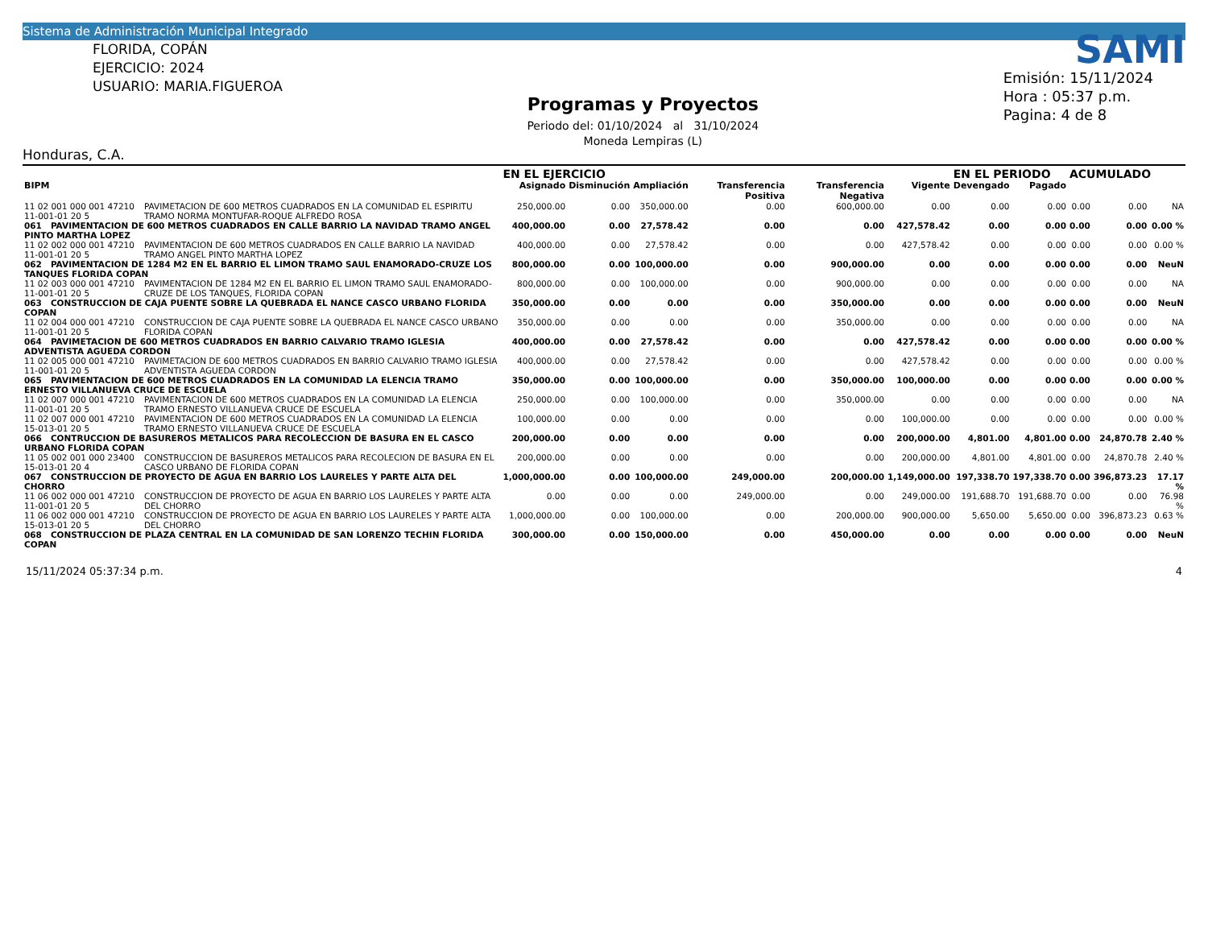Sistema de Administración Municipal Integrado
FLORIDA, COPÁN
EJERCICIO: 2024
USUARIO: MARIA.FIGUEROA
Honduras, C.A.
Programas y Proyectos
Periodo del: 01/10/2024 al 31/10/2024
Moneda Lempiras (L)
SAMI
Emisión: 15/11/2024
Hora : 05:37 p.m.
Pagina: 4 de 8
| | | EN EL EJERCICIO | | | | | | EN EL PERIODO | | ACUMULADO | | |
| --- | --- | --- | --- | --- | --- | --- | --- | --- | --- | --- | --- | --- |
| BIPM | | Asignado | Disminución | Ampliación | Transferencia Positiva | Transferencia Negativa | Vigente | Devengado | Pagado | | | |
| 11 02 001 000 001 47210 11-001-01 20 5 | PAVIMETACION DE 600 METROS CUADRADOS EN LA COMUNIDAD EL ESPIRITU TRAMO NORMA MONTUFAR-ROQUE ALFREDO ROSA | 250,000.00 | 0.00 | 350,000.00 | 0.00 | 600,000.00 | 0.00 | 0.00 | 0.00 | 0.00 | 0.00 | NA |
| 061 PAVIMENTACION DE 600 METROS CUADRADOS EN CALLE BARRIO LA NAVIDAD TRAMO ANGEL PINTO MARTHA LOPEZ | | 400,000.00 | 0.00 | 27,578.42 | 0.00 | 0.00 | 427,578.42 | 0.00 | 0.00 | 0.00 | 0.00 | 0.00 % |
| 11 02 002 000 001 47210 11-001-01 20 5 | PAVIMENTACION DE 600 METROS CUADRADOS EN CALLE BARRIO LA NAVIDAD TRAMO ANGEL PINTO MARTHA LOPEZ | 400,000.00 | 0.00 | 27,578.42 | 0.00 | 0.00 | 427,578.42 | 0.00 | 0.00 | 0.00 | 0.00 | 0.00 % |
| 062 PAVIMENTACION DE 1284 M2 EN EL BARRIO EL LIMON TRAMO SAUL ENAMORADO-CRUZE LOS TANQUES FLORIDA COPAN | | 800,000.00 | 0.00 | 100,000.00 | 0.00 | 900,000.00 | 0.00 | 0.00 | 0.00 | 0.00 | 0.00 | NeuN |
| 11 02 003 000 001 47210 11-001-01 20 5 | PAVIMENTACION DE 1284 M2 EN EL BARRIO EL LIMON TRAMO SAUL ENAMORADO-CRUZE DE LOS TANQUES, FLORIDA COPAN | 800,000.00 | 0.00 | 100,000.00 | 0.00 | 900,000.00 | 0.00 | 0.00 | 0.00 | 0.00 | 0.00 | NA |
| 063 CONSTRUCCION DE CAJA PUENTE SOBRE LA QUEBRADA EL NANCE CASCO URBANO FLORIDA COPAN | | 350,000.00 | 0.00 | 0.00 | 0.00 | 350,000.00 | 0.00 | 0.00 | 0.00 | 0.00 | 0.00 | NeuN |
| 11 02 004 000 001 47210 11-001-01 20 5 | CONSTRUCCION DE CAJA PUENTE SOBRE LA QUEBRADA EL NANCE CASCO URBANO FLORIDA COPAN | 350,000.00 | 0.00 | 0.00 | 0.00 | 350,000.00 | 0.00 | 0.00 | 0.00 | 0.00 | 0.00 | NA |
| 064 PAVIMETACION DE 600 METROS CUADRADOS EN BARRIO CALVARIO TRAMO IGLESIA ADVENTISTA AGUEDA CORDON | | 400,000.00 | 0.00 | 27,578.42 | 0.00 | 0.00 | 427,578.42 | 0.00 | 0.00 | 0.00 | 0.00 | 0.00 % |
| 11 02 005 000 001 47210 11-001-01 20 5 | PAVIMETACION DE 600 METROS CUADRADOS EN BARRIO CALVARIO TRAMO IGLESIA ADVENTISTA AGUEDA CORDON | 400,000.00 | 0.00 | 27,578.42 | 0.00 | 0.00 | 427,578.42 | 0.00 | 0.00 | 0.00 | 0.00 | 0.00 % |
| 065 PAVIMENTACION DE 600 METROS CUADRADOS EN LA COMUNIDAD LA ELENCIA TRAMO ERNESTO VILLANUEVA CRUCE DE ESCUELA | | 350,000.00 | 0.00 | 100,000.00 | 0.00 | 350,000.00 | 100,000.00 | 0.00 | 0.00 | 0.00 | 0.00 | 0.00 % |
| 11 02 007 000 001 47210 11-001-01 20 5 | PAVIMENTACION DE 600 METROS CUADRADOS EN LA COMUNIDAD LA ELENCIA TRAMO ERNESTO VILLANUEVA CRUCE DE ESCUELA | 250,000.00 | 0.00 | 100,000.00 | 0.00 | 350,000.00 | 0.00 | 0.00 | 0.00 | 0.00 | 0.00 | NA |
| 11 02 007 000 001 47210 15-013-01 20 5 | PAVIMENTACION DE 600 METROS CUADRADOS EN LA COMUNIDAD LA ELENCIA TRAMO ERNESTO VILLANUEVA CRUCE DE ESCUELA | 100,000.00 | 0.00 | 0.00 | 0.00 | 0.00 | 100,000.00 | 0.00 | 0.00 | 0.00 | 0.00 | 0.00 % |
| 066 CONTRUCCION DE BASUREROS METALICOS PARA RECOLECCION DE BASURA EN EL CASCO URBANO FLORIDA COPAN | | 200,000.00 | 0.00 | 0.00 | 0.00 | 0.00 | 200,000.00 | 4,801.00 | 4,801.00 | 0.00 | 24,870.78 | 2.40 % |
| 11 05 002 001 000 23400 15-013-01 20 4 | CONSTRUCCION DE BASUREROS METALICOS PARA RECOLECION DE BASURA EN EL CASCO URBANO DE FLORIDA COPAN | 200,000.00 | 0.00 | 0.00 | 0.00 | 0.00 | 200,000.00 | 4,801.00 | 4,801.00 | 0.00 | 24,870.78 | 2.40 % |
| 067 CONSTRUCCION DE PROYECTO DE AGUA EN BARRIO LOS LAURELES Y PARTE ALTA DEL CHORRO | | 1,000,000.00 | 0.00 | 100,000.00 | 249,000.00 | 200,000.00 | 1,149,000.00 | 197,338.70 | 197,338.70 | 0.00 | 396,873.23 | 17.17 % |
| 11 06 002 000 001 47210 11-001-01 20 5 | CONSTRUCCION DE PROYECTO DE AGUA EN BARRIO LOS LAURELES Y PARTE ALTA DEL CHORRO | 0.00 | 0.00 | 0.00 | 249,000.00 | 0.00 | 249,000.00 | 191,688.70 | 191,688.70 | 0.00 | 0.00 | 76.98 % |
| 11 06 002 000 001 47210 15-013-01 20 5 | CONSTRUCCION DE PROYECTO DE AGUA EN BARRIO LOS LAURELES Y PARTE ALTA DEL CHORRO | 1,000,000.00 | 0.00 | 100,000.00 | 0.00 | 200,000.00 | 900,000.00 | 5,650.00 | 5,650.00 | 0.00 | 396,873.23 | 0.63 % |
| 068 CONSTRUCCION DE PLAZA CENTRAL EN LA COMUNIDAD DE SAN LORENZO TECHIN FLORIDA COPAN | | 300,000.00 | 0.00 | 150,000.00 | 0.00 | 450,000.00 | 0.00 | 0.00 | 0.00 | 0.00 | 0.00 | NeuN |
15/11/2024 05:37:34 p.m. 4